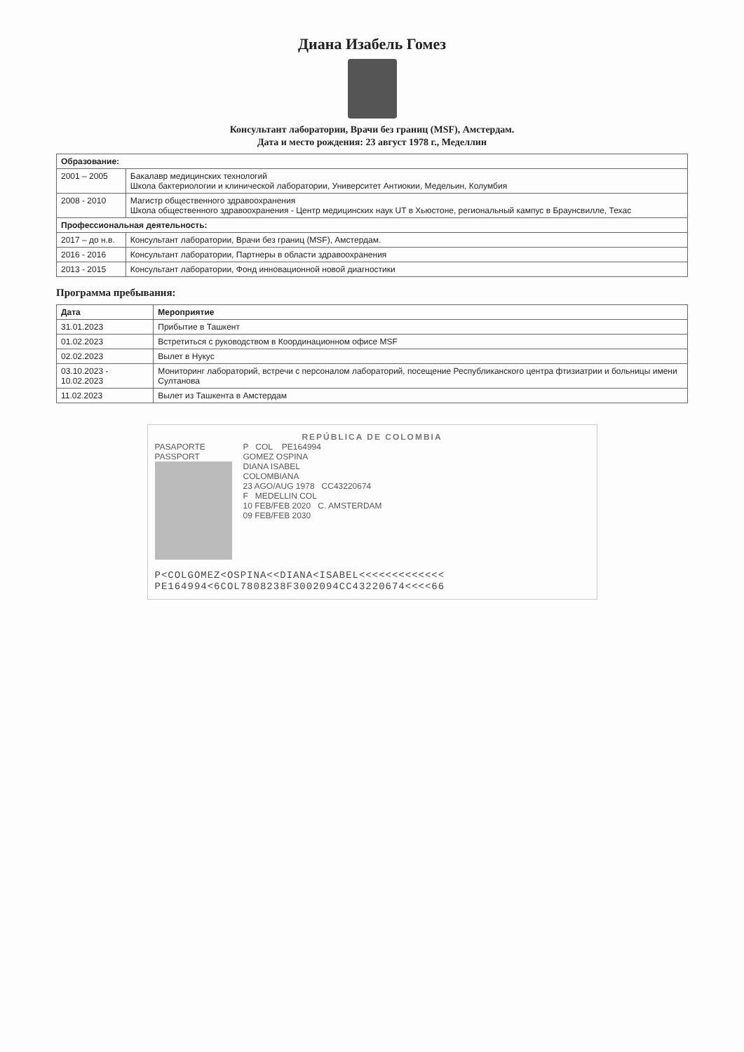Диана Изабель Гомез
Консультант лаборатории, Врачи без границ (MSF), Амстердам.
Дата и место рождения: 23 август 1978 г., Меделлин
| Образование: | |
| --- | --- |
| 2001 – 2005 | Бакалавр медицинских технологий Школа бактериологии и клинической лаборатории, Университет Антиокии, Медельин, Колумбия |
| 2008 - 2010 | Магистр общественного здравоохранения Школа общественного здравоохранения - Центр медицинских наук UT в Хьюстоне, региональный кампус в Браунсвилле, Техас |
| Профессиональная деятельность: | |
| 2017 – до н.в. | Консультант лаборатории, Врачи без границ (MSF), Амстердам. |
| 2016 - 2016 | Консультант лаборатории, Партнеры в области здравоохранения |
| 2013 - 2015 | Консультант лаборатории, Фонд инновационной новой диагностики |
Программа пребывания:
| Дата | Мероприятие |
| --- | --- |
| 31.01.2023 | Прибытие в Ташкент |
| 01.02.2023 | Встретиться с руководством в Координационном офисе MSF |
| 02.02.2023 | Вылет в Нукус |
| 03.10.2023 - 10.02.2023 | Мониторинг лабораторий, встречи с персоналом лабораторий, посещение Республиканского центра фтизиатрии и больницы имени Султанова |
| 11.02.2023 | Вылет из Ташкента в Амстердам |
REPÚBLICA DE COLOMBIA
PASAPORTE
PASSPORT
P COL PE164994
GOMEZ OSPINA
DIANA ISABEL
COLOMBIANA
23 AGO/AUG 1978 CC43220674
F MEDELLIN COL
10 FEB/FEB 2020 C. AMSTERDAM
09 FEB/FEB 2030
P<COLGOMEZ<OSPINA<<DIANA<ISABEL<<<<<<<<<<<<<
PE164994<6COL7808238F3002094CC43220674<<<<66